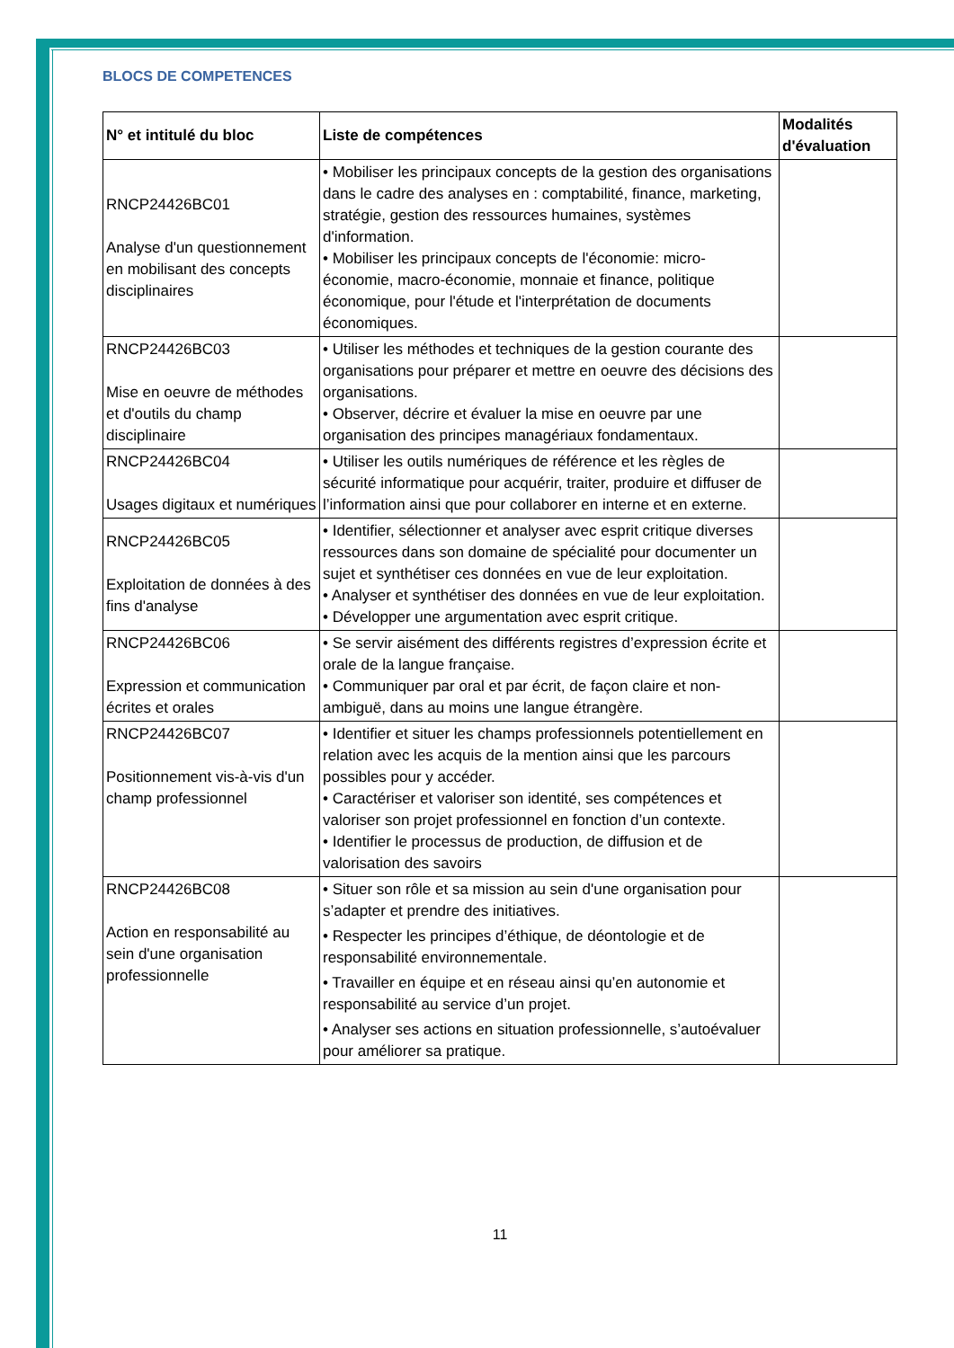BLOCS DE COMPETENCES
| N° et intitulé du bloc | Liste de compétences | Modalités d'évaluation |
| --- | --- | --- |
| RNCP24426BC01 Analyse d'un questionnement en mobilisant des concepts disciplinaires | • Mobiliser les principaux concepts de la gestion des organisations dans le cadre des analyses en : comptabilité, finance, marketing, stratégie, gestion des ressources humaines, systèmes d'information. • Mobiliser les principaux concepts de l'économie: micro-économie, macro-économie, monnaie et finance, politique économique, pour l'étude et l'interprétation de documents économiques. | |
| RNCP24426BC03 Mise en oeuvre de méthodes et d'outils du champ disciplinaire | • Utiliser les méthodes et techniques de la gestion courante des organisations pour préparer et mettre en oeuvre des décisions des organisations. • Observer, décrire et évaluer la mise en oeuvre par une organisation des principes managériaux fondamentaux. | |
| RNCP24426BC04 Usages digitaux et numériques | • Utiliser les outils numériques de référence et les règles de sécurité informatique pour acquérir, traiter, produire et diffuser de l’information ainsi que pour collaborer en interne et en externe. | |
| RNCP24426BC05 Exploitation de données à des fins d'analyse | • Identifier, sélectionner et analyser avec esprit critique diverses ressources dans son domaine de spécialité pour documenter un sujet et synthétiser ces données en vue de leur exploitation. • Analyser et synthétiser des données en vue de leur exploitation. • Développer une argumentation avec esprit critique. | |
| RNCP24426BC06 Expression et communication écrites et orales | • Se servir aisément des différents registres d’expression écrite et orale de la langue française. • Communiquer par oral et par écrit, de façon claire et non-ambiguë, dans au moins une langue étrangère. | |
| RNCP24426BC07 Positionnement vis-à-vis d'un champ professionnel | • Identifier et situer les champs professionnels potentiellement en relation avec les acquis de la mention ainsi que les parcours possibles pour y accéder. • Caractériser et valoriser son identité, ses compétences et valoriser son projet professionnel en fonction d’un contexte. • Identifier le processus de production, de diffusion et de valorisation des savoirs | |
| RNCP24426BC08 Action en responsabilité au sein d'une organisation professionnelle | • Situer son rôle et sa mission au sein d'une organisation pour s’adapter et prendre des initiatives. • Respecter les principes d’éthique, de déontologie et de responsabilité environnementale. • Travailler en équipe et en réseau ainsi qu’en autonomie et responsabilité au service d’un projet. • Analyser ses actions en situation professionnelle, s’autoévaluer pour améliorer sa pratique. | |
11